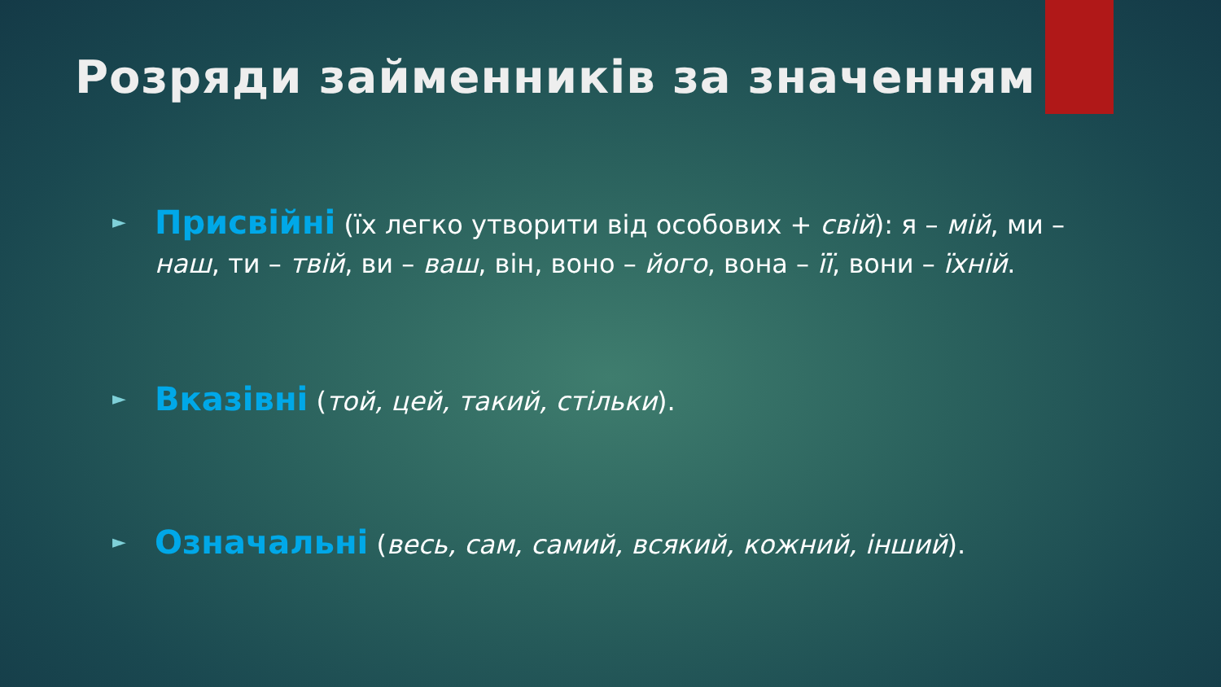Розряди займенників за значенням
► Присвійні (їх легко утворити від особових + свій): я – мій, ми – наш, ти – твій, ви – ваш, він, воно – його, вона – її, вони – їхній.
► Вказівні (той, цей, такий, стільки).
► Означальні (весь, сам, самий, всякий, кожний, інший).